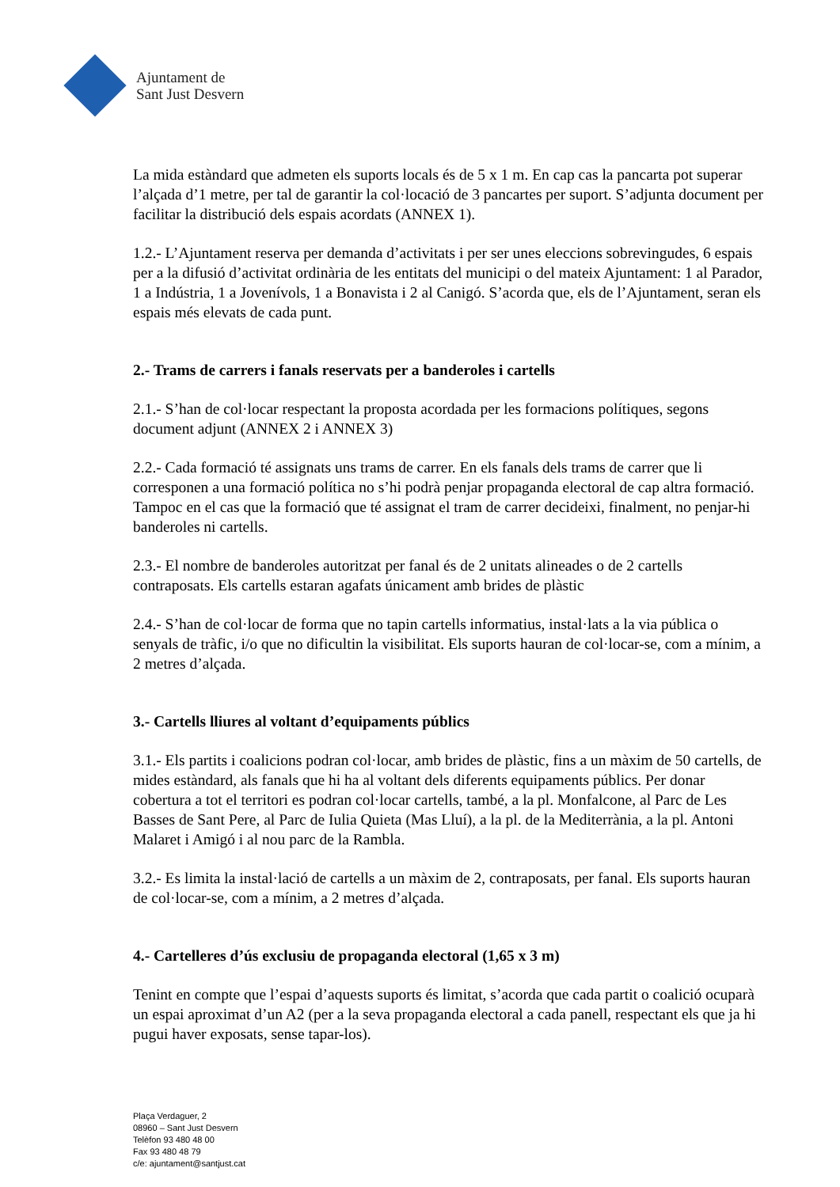Ajuntament de
Sant Just Desvern
La mida estàndard que admeten els suports locals és de 5 x 1 m. En cap cas la pancarta pot superar l’alçada d’1 metre, per tal de garantir la col·locació de 3 pancartes per suport. S’adjunta document per facilitar la distribució dels espais acordats (ANNEX 1).
1.2.- L’Ajuntament reserva per demanda d’activitats i per ser unes eleccions sobrevingudes, 6 espais per a la difusió d’activitat ordinària de les entitats del municipi o del mateix Ajuntament: 1 al Parador, 1 a Indústria, 1 a Jovenívols, 1 a Bonavista i 2 al Canigó. S’acorda que, els de l’Ajuntament, seran els espais més elevats de cada punt.
2.- Trams de carrers i fanals reservats per a banderoles i cartells
2.1.- S’han de col·locar respectant la proposta acordada per les formacions polítiques, segons document adjunt (ANNEX 2 i ANNEX 3)
2.2.- Cada formació té assignats uns trams de carrer. En els fanals dels trams de carrer que li corresponen a una formació política no s’hi podrà penjar propaganda electoral de cap altra formació. Tampoc en el cas que la formació que té assignat el tram de carrer decideixi, finalment, no penjar-hi banderoles ni cartells.
2.3.- El nombre de banderoles autoritzat per fanal és de 2 unitats alineades o de 2 cartells contraposats. Els cartells estaran agafats únicament amb brides de plàstic
2.4.- S’han de col·locar de forma que no tapin cartells informatius, instal·lats a la via pública o senyals de tràfic, i/o que no dificultin la visibilitat. Els suports hauran de col·locar-se, com a mínim, a 2 metres d’alçada.
3.- Cartells lliures al voltant d’equipaments públics
3.1.- Els partits i coalicions podran col·locar, amb brides de plàstic, fins a un màxim de 50 cartells, de mides estàndard, als fanals que hi ha al voltant dels diferents equipaments públics. Per donar cobertura a tot el territori es podran col·locar cartells, també, a la pl. Monfalcone, al Parc de Les Basses de Sant Pere, al Parc de Iulia Quieta (Mas Lluí), a la pl. de la Mediterrània, a la pl. Antoni Malaret i Amigó i al nou parc de la Rambla.
3.2.- Es limita la instal·lació de cartells a un màxim de 2, contraposats, per fanal. Els suports hauran de col·locar-se, com a mínim, a 2 metres d’alçada.
4.- Cartelleres d’ús exclusiu de propaganda electoral (1,65 x 3 m)
Tenint en compte que l’espai d’aquests suports és limitat, s’acorda que cada partit o coalició ocuparà un espai aproximat d’un A2 (per a la seva propaganda electoral a cada panell, respectant els que ja hi pugui haver exposats, sense tapar-los).
Plaça Verdaguer, 2
08960 – Sant Just Desvern
Telèfon 93 480 48 00
Fax 93 480 48 79
c/e: ajuntament@santjust.cat